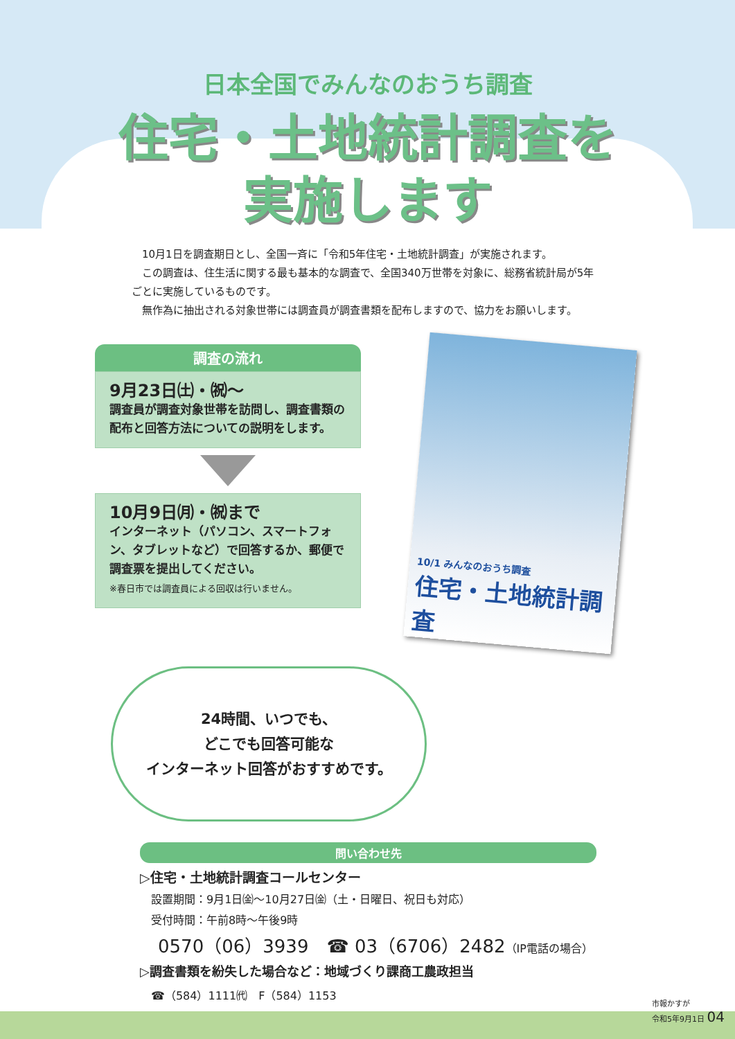日本全国でみんなのおうち調査
住宅・土地統計調査を
実施します
10月1日を調査期日とし、全国一斉に「令和5年住宅・土地統計調査」が実施されます。
この調査は、住生活に関する最も基本的な調査で、全国340万世帯を対象に、総務省統計局が5年ごとに実施しているものです。
無作為に抽出される対象世帯には調査員が調査書類を配布しますので、協力をお願いします。
調査の流れ
9月23日㈯・㈷～
調査員が調査対象世帯を訪問し、調査書類の配布と回答方法についての説明をします。
10月9日㈪・㈷まで
インターネット（パソコン、スマートフォン、タブレットなど）で回答するか、郵便で調査票を提出してください。
※春日市では調査員による回収は行いません。
10/1 みんなのおうち調査
住宅・土地統計調査
24時間、いつでも、
どこでも回答可能な
インターネット回答がおすすめです。
問い合わせ先
▷住宅・土地統計調査コールセンター
　設置期間：9月1日㈮～10月27日㈮（土・日曜日、祝日も対応）
　受付時間：午前8時～午後9時
　0570（06）3939　☎ 03（6706）2482（IP電話の場合）
▷調査書類を紛失した場合など：地域づくり課商工農政担当
　☎（584）1111㈹　F（584）1153
市報かすが
令和5年9月1日 04